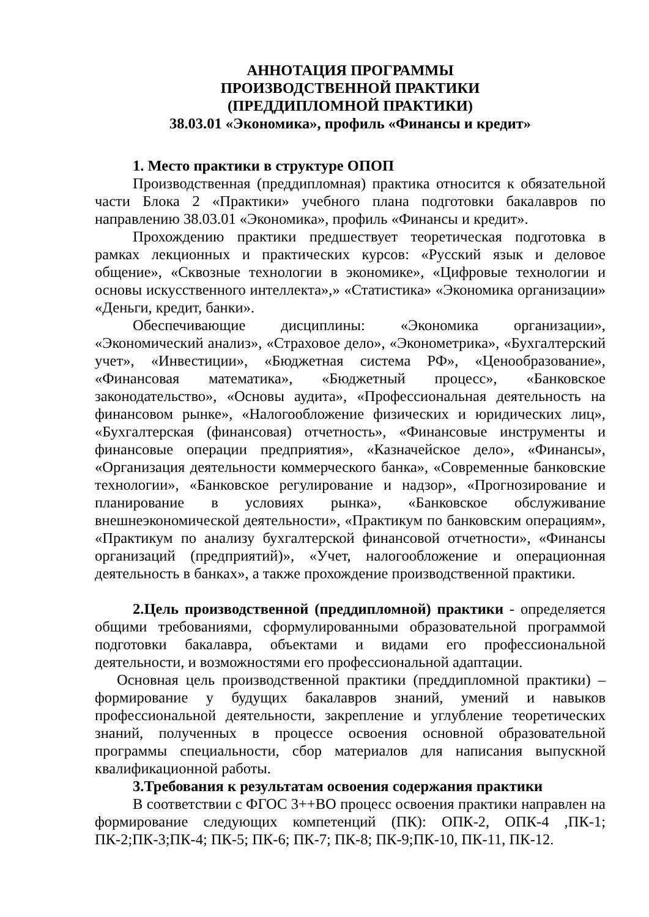АННОТАЦИЯ ПРОГРАММЫ
ПРОИЗВОДСТВЕННОЙ ПРАКТИКИ
(ПРЕДДИПЛОМНОЙ ПРАКТИКИ)
38.03.01 «Экономика», профиль «Финансы и кредит»
1. Место практики в структуре ОПОП
Производственная (преддипломная) практика относится к обязательной части Блока 2 «Практики» учебного плана подготовки бакалавров по направлению 38.03.01 «Экономика», профиль «Финансы и кредит».
Прохождению практики предшествует теоретическая подготовка в рамках лекционных и практических курсов: «Русский язык и деловое общение», «Сквозные технологии в экономике», «Цифровые технологии и основы искусственного интеллекта»,» «Статистика» «Экономика организации» «Деньги, кредит, банки».
Обеспечивающие дисциплины: «Экономика организации», «Экономический анализ», «Страховое дело», «Эконометрика», «Бухгалтерский учет», «Инвестиции», «Бюджетная система РФ», «Ценообразование», «Финансовая математика», «Бюджетный процесс», «Банковское законодательство», «Основы аудита», «Профессиональная деятельность на финансовом рынке», «Налогообложение физических и юридических лиц», «Бухгалтерская (финансовая) отчетность», «Финансовые инструменты и финансовые операции предприятия», «Казначейское дело», «Финансы», «Организация деятельности коммерческого банка», «Современные банковские технологии», «Банковское регулирование и надзор», «Прогнозирование и планирование в условиях рынка», «Банковское обслуживание внешнеэкономической деятельности», «Практикум по банковским операциям», «Практикум по анализу бухгалтерской финансовой отчетности», «Финансы организаций (предприятий)», «Учет, налогообложение и операционная деятельность в банках», а также прохождение производственной практики.
2.Цель производственной (преддипломной) практики - определяется общими требованиями, сформулированными образовательной программой подготовки бакалавра, объектами и видами его профессиональной деятельности, и возможностями его профессиональной адаптации.
Основная цель производственной практики (преддипломной практики) – формирование у будущих бакалавров знаний, умений и навыков профессиональной деятельности, закрепление и углубление теоретических знаний, полученных в процессе освоения основной образовательной программы специальности, сбор материалов для написания выпускной квалификационной работы.
3.Требования к результатам освоения содержания практики
В соответствии с ФГОС 3++ВО процесс освоения практики направлен на формирование следующих компетенций (ПК): ОПК-2, ОПК-4 ,ПК-1; ПК-2;ПК-3;ПК-4; ПК-5; ПК-6; ПК-7; ПК-8; ПК-9;ПК-10, ПК-11, ПК-12.